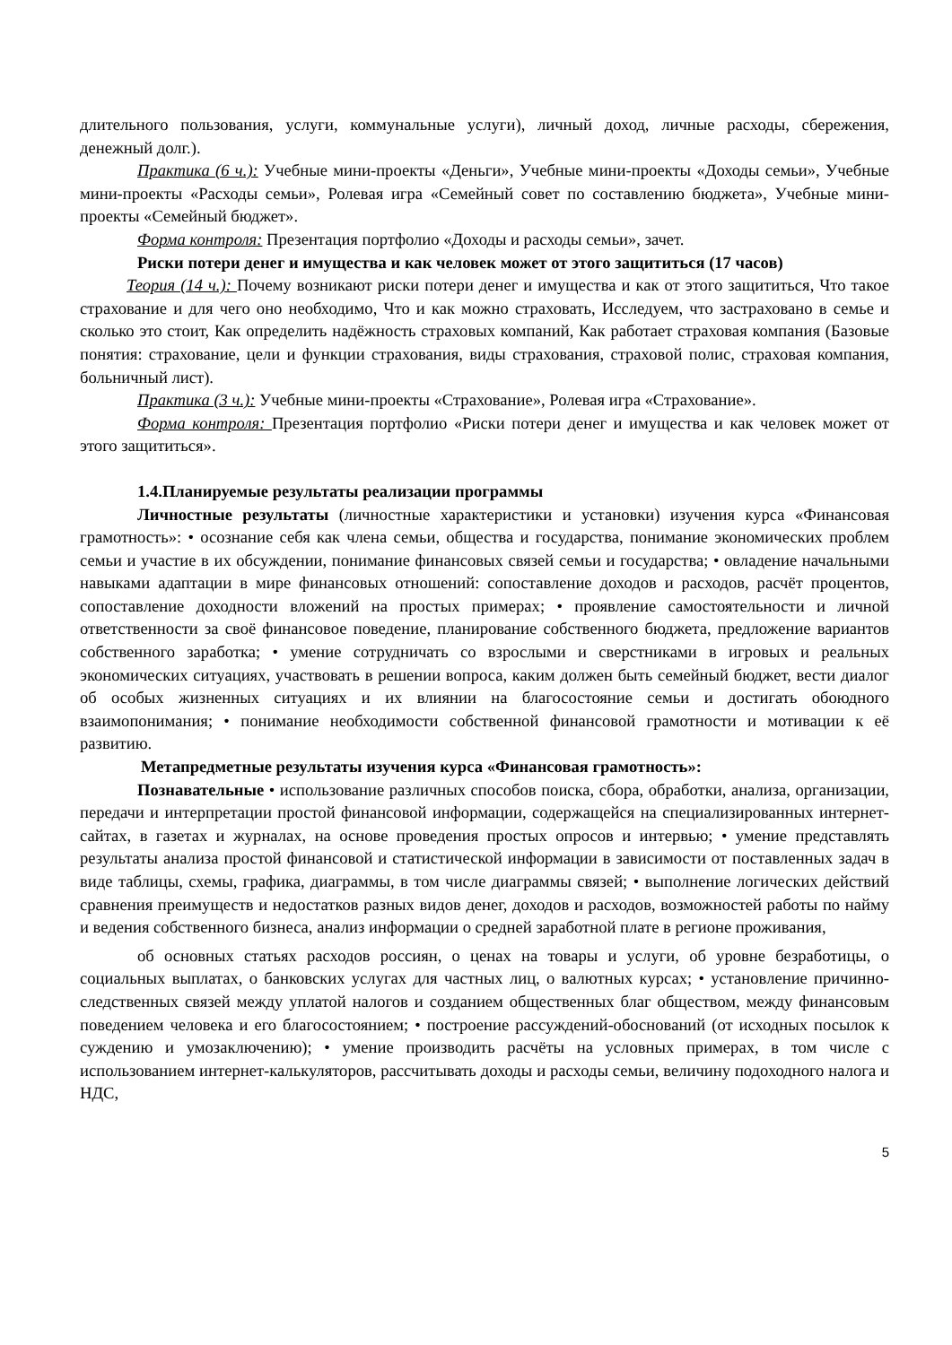длительного пользования, услуги, коммунальные услуги), личный доход, личные расходы, сбережения, денежный долг.).
Практика (6 ч.): Учебные мини-проекты «Деньги», Учебные мини-проекты «Доходы семьи», Учебные мини-проекты «Расходы семьи», Ролевая игра «Семейный совет по составлению бюджета», Учебные мини-проекты «Семейный бюджет».
Форма контроля: Презентация портфолио «Доходы и расходы семьи», зачет.
Риски потери денег и имущества и как человек может от этого защититься (17 часов)
Теория (14 ч.): Почему возникают риски потери денег и имущества и как от этого защититься, Что такое страхование и для чего оно необходимо, Что и как можно страховать, Исследуем, что застраховано в семье и сколько это стоит, Как определить надёжность страховых компаний, Как работает страховая компания (Базовые понятия: страхование, цели и функции страхования, виды страхования, страховой полис, страховая компания, больничный лист).
Практика (3 ч.): Учебные мини-проекты «Страхование», Ролевая игра «Страхование».
Форма контроля: Презентация портфолио «Риски потери денег и имущества и как человек может от этого защититься».
1.4.Планируемые результаты реализации программы
Личностные результаты (личностные характеристики и установки) изучения курса «Финансовая грамотность»: • осознание себя как члена семьи, общества и государства, понимание экономических проблем семьи и участие в их обсуждении, понимание финансовых связей семьи и государства; • овладение начальными навыками адаптации в мире финансовых отношений: сопоставление доходов и расходов, расчёт процентов, сопоставление доходности вложений на простых примерах; • проявление самостоятельности и личной ответственности за своё финансовое поведение, планирование собственного бюджета, предложение вариантов собственного заработка; • умение сотрудничать со взрослыми и сверстниками в игровых и реальных экономических ситуациях, участвовать в решении вопроса, каким должен быть семейный бюджет, вести диалог об особых жизненных ситуациях и их влиянии на благосостояние семьи и достигать обоюдного взаимопонимания; • понимание необходимости собственной финансовой грамотности и мотивации к её развитию.
Метапредметные результаты изучения курса «Финансовая грамотность»:
Познавательные • использование различных способов поиска, сбора, обработки, анализа, организации, передачи и интерпретации простой финансовой информации, содержащейся на специализированных интернет-сайтах, в газетах и журналах, на основе проведения простых опросов и интервью; • умение представлять результаты анализа простой финансовой и статистической информации в зависимости от поставленных задач в виде таблицы, схемы, графика, диаграммы, в том числе диаграммы связей; • выполнение логических действий сравнения преимуществ и недостатков разных видов денег, доходов и расходов, возможностей работы по найму и ведения собственного бизнеса, анализ информации о средней заработной плате в регионе проживания,
об основных статьях расходов россиян, о ценах на товары и услуги, об уровне безработицы, о социальных выплатах, о банковских услугах для частных лиц, о валютных курсах; • установление причинно-следственных связей между уплатой налогов и созданием общественных благ обществом, между финансовым поведением человека и его благосостоянием; • построение рассуждений-обоснований (от исходных посылок к суждению и умозаключению); • умение производить расчёты на условных примерах, в том числе с использованием интернет-калькуляторов, рассчитывать доходы и расходы семьи, величину подоходного налога и НДС,
5